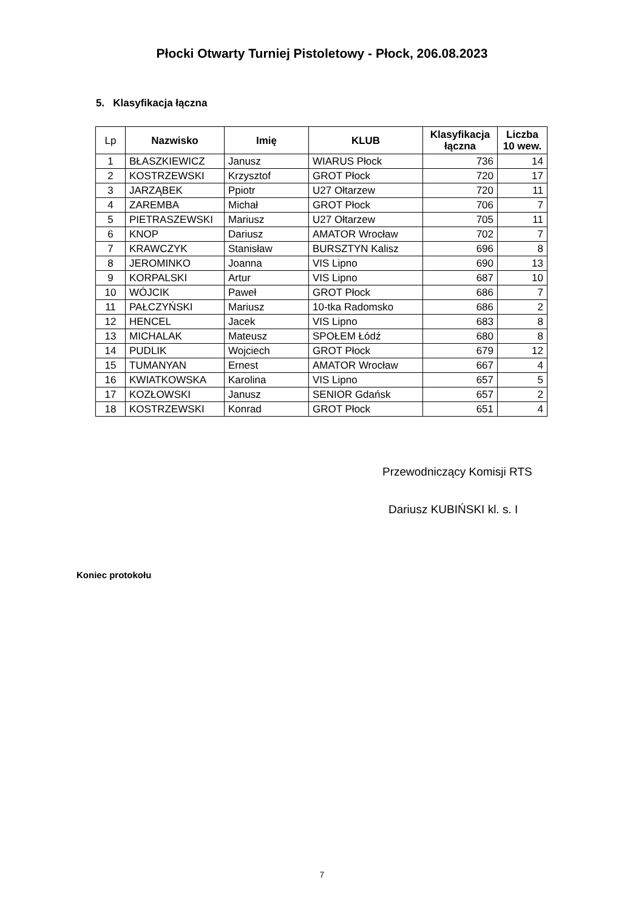Płocki Otwarty Turniej Pistoletowy - Płock, 206.08.2023
5. Klasyfikacja łączna
| Lp | Nazwisko | Imię | KLUB | Klasyfikacja łączna | Liczba 10 wew. |
| --- | --- | --- | --- | --- | --- |
| 1 | BŁASZKIEWICZ | Janusz | WIARUS Płock | 736 | 14 |
| 2 | KOSTRZEWSKI | Krzysztof | GROT Płock | 720 | 17 |
| 3 | JARZĄBEK | Ppiotr | U27 Ołtarzew | 720 | 11 |
| 4 | ZAREMBA | Michał | GROT Płock | 706 | 7 |
| 5 | PIETRASZEWSKI | Mariusz | U27 Ołtarzew | 705 | 11 |
| 6 | KNOP | Dariusz | AMATOR Wrocław | 702 | 7 |
| 7 | KRAWCZYK | Stanisław | BURSZTYN Kalisz | 696 | 8 |
| 8 | JEROMINKO | Joanna | VIS Lipno | 690 | 13 |
| 9 | KORPALSKI | Artur | VIS Lipno | 687 | 10 |
| 10 | WÓJCIK | Paweł | GROT Płock | 686 | 7 |
| 11 | PAŁCZYŃSKI | Mariusz | 10-tka Radomsko | 686 | 2 |
| 12 | HENCEL | Jacek | VIS Lipno | 683 | 8 |
| 13 | MICHALAK | Mateusz | SPOŁEM Łódź | 680 | 8 |
| 14 | PUDLIK | Wojciech | GROT Płock | 679 | 12 |
| 15 | TUMANYAN | Ernest | AMATOR Wrocław | 667 | 4 |
| 16 | KWIATKOWSKA | Karolina | VIS Lipno | 657 | 5 |
| 17 | KOZŁOWSKI | Janusz | SENIOR Gdańsk | 657 | 2 |
| 18 | KOSTRZEWSKI | Konrad | GROT Płock | 651 | 4 |
Przewodniczący Komisji RTS
Dariusz KUBIŃSKI kl. s. I
Koniec protokołu
7